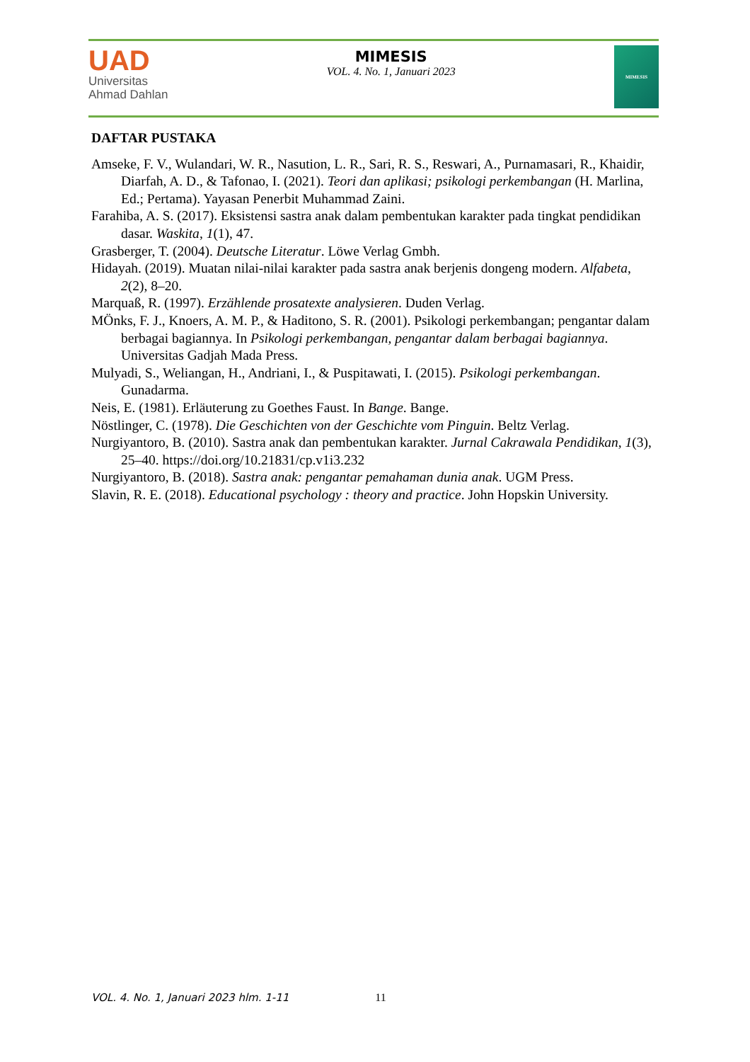UAD
Universitas
Ahmad Dahlan
MIMESIS
VOL. 4. No. 1, Januari 2023
MIMESIS
DAFTAR PUSTAKA
Amseke, F. V., Wulandari, W. R., Nasution, L. R., Sari, R. S., Reswari, A., Purnamasari, R., Khaidir, Diarfah, A. D., & Tafonao, I. (2021). Teori dan aplikasi; psikologi perkembangan (H. Marlina, Ed.; Pertama). Yayasan Penerbit Muhammad Zaini.
Farahiba, A. S. (2017). Eksistensi sastra anak dalam pembentukan karakter pada tingkat pendidikan dasar. Waskita, 1(1), 47.
Grasberger, T. (2004). Deutsche Literatur. Löwe Verlag Gmbh.
Hidayah. (2019). Muatan nilai-nilai karakter pada sastra anak berjenis dongeng modern. Alfabeta, 2(2), 8–20.
Marquaß, R. (1997). Erzählende prosatexte analysieren. Duden Verlag.
MÖnks, F. J., Knoers, A. M. P., & Haditono, S. R. (2001). Psikologi perkembangan; pengantar dalam berbagai bagiannya. In Psikologi perkembangan, pengantar dalam berbagai bagiannya. Universitas Gadjah Mada Press.
Mulyadi, S., Weliangan, H., Andriani, I., & Puspitawati, I. (2015). Psikologi perkembangan. Gunadarma.
Neis, E. (1981). Erläuterung zu Goethes Faust. In Bange. Bange.
Nöstlinger, C. (1978). Die Geschichten von der Geschichte vom Pinguin. Beltz Verlag.
Nurgiyantoro, B. (2010). Sastra anak dan pembentukan karakter. Jurnal Cakrawala Pendidikan, 1(3), 25–40. https://doi.org/10.21831/cp.v1i3.232
Nurgiyantoro, B. (2018). Sastra anak: pengantar pemahaman dunia anak. UGM Press.
Slavin, R. E. (2018). Educational psychology : theory and practice. John Hopskin University.
VOL. 4. No. 1, Januari 2023 hlm. 1-11 11